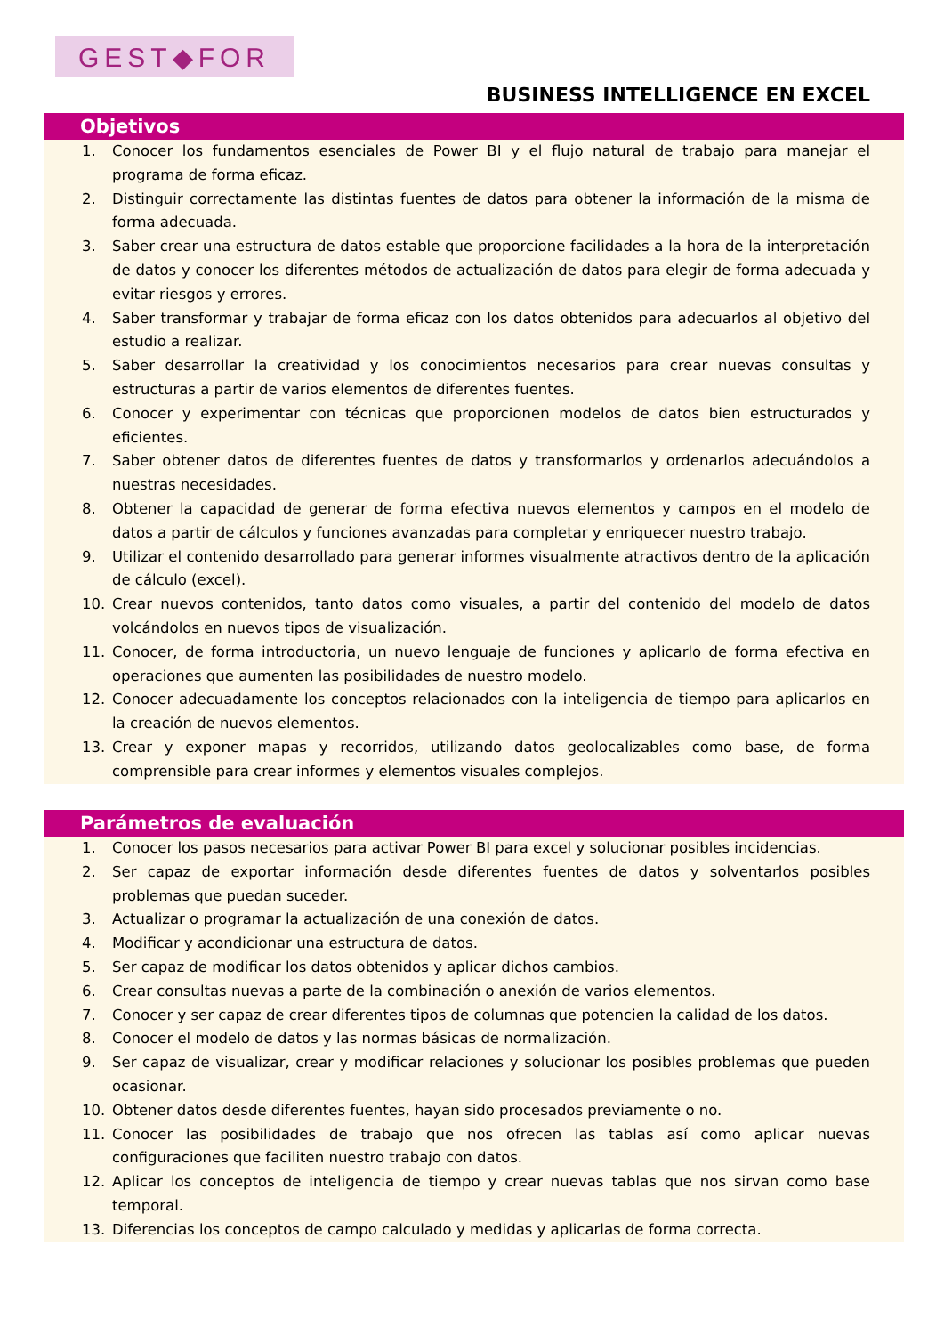GEST◆FOR
BUSINESS INTELLIGENCE EN EXCEL
Objetivos
1. Conocer los fundamentos esenciales de Power BI y el flujo natural de trabajo para manejar el programa de forma eficaz.
2. Distinguir correctamente las distintas fuentes de datos para obtener la información de la misma de forma adecuada.
3. Saber crear una estructura de datos estable que proporcione facilidades a la hora de la interpretación de datos y conocer los diferentes métodos de actualización de datos para elegir de forma adecuada y evitar riesgos y errores.
4. Saber transformar y trabajar de forma eficaz con los datos obtenidos para adecuarlos al objetivo del estudio a realizar.
5. Saber desarrollar la creatividad y los conocimientos necesarios para crear nuevas consultas y estructuras a partir de varios elementos de diferentes fuentes.
6. Conocer y experimentar con técnicas que proporcionen modelos de datos bien estructurados y eficientes.
7. Saber obtener datos de diferentes fuentes de datos y transformarlos y ordenarlos adecuándolos a nuestras necesidades.
8. Obtener la capacidad de generar de forma efectiva nuevos elementos y campos en el modelo de datos a partir de cálculos y funciones avanzadas para completar y enriquecer nuestro trabajo.
9. Utilizar el contenido desarrollado para generar informes visualmente atractivos dentro de la aplicación de cálculo (excel).
10. Crear nuevos contenidos, tanto datos como visuales, a partir del contenido del modelo de datos volcándolos en nuevos tipos de visualización.
11. Conocer, de forma introductoria, un nuevo lenguaje de funciones y aplicarlo de forma efectiva en operaciones que aumenten las posibilidades de nuestro modelo.
12. Conocer adecuadamente los conceptos relacionados con la inteligencia de tiempo para aplicarlos en la creación de nuevos elementos.
13. Crear y exponer mapas y recorridos, utilizando datos geolocalizables como base, de forma comprensible para crear informes y elementos visuales complejos.
Parámetros de evaluación
1. Conocer los pasos necesarios para activar Power BI para excel y solucionar posibles incidencias.
2. Ser capaz de exportar información desde diferentes fuentes de datos y solventarlos posibles problemas que puedan suceder.
3. Actualizar o programar la actualización de una conexión de datos.
4. Modificar y acondicionar una estructura de datos.
5. Ser capaz de modificar los datos obtenidos y aplicar dichos cambios.
6. Crear consultas nuevas a parte de la combinación o anexión de varios elementos.
7. Conocer y ser capaz de crear diferentes tipos de columnas que potencien la calidad de los datos.
8. Conocer el modelo de datos y las normas básicas de normalización.
9. Ser capaz de visualizar, crear y modificar relaciones y solucionar los posibles problemas que pueden ocasionar.
10. Obtener datos desde diferentes fuentes, hayan sido procesados previamente o no.
11. Conocer las posibilidades de trabajo que nos ofrecen las tablas así como aplicar nuevas configuraciones que faciliten nuestro trabajo con datos.
12. Aplicar los conceptos de inteligencia de tiempo y crear nuevas tablas que nos sirvan como base temporal.
13. Diferencias los conceptos de campo calculado y medidas y aplicarlas de forma correcta.